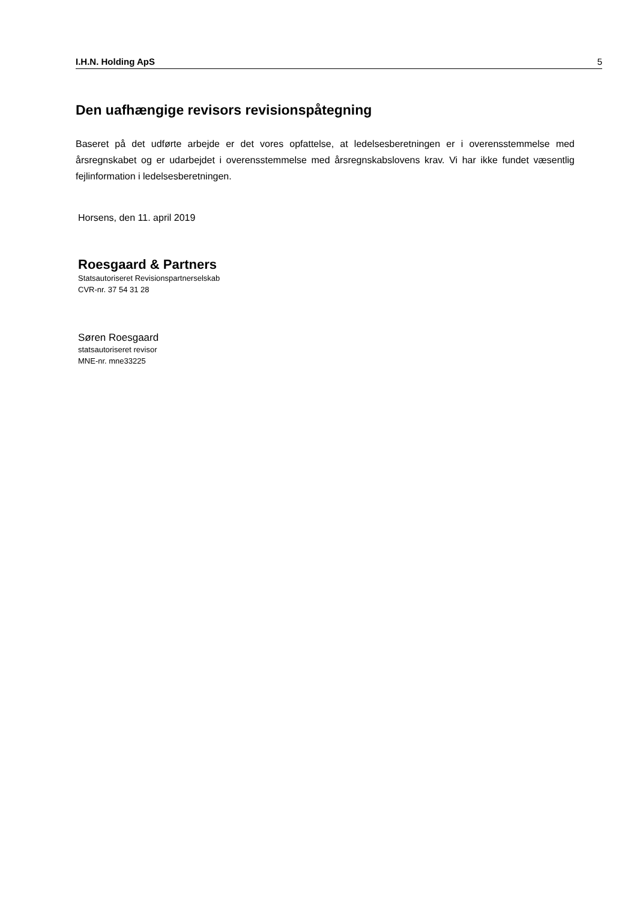I.H.N. Holding ApS 5
Den uafhængige revisors revisionspåtegning
Baseret på det udførte arbejde er det vores opfattelse, at ledelsesberetningen er i overensstemmelse med årsregnskabet og er udarbejdet i overensstemmelse med årsregnskabslovens krav. Vi har ikke fundet væsentlig fejlinformation i ledelsesberetningen.
Horsens, den 11. april 2019
Roesgaard & Partners
Statsautoriseret Revisionspartnerselskab
CVR-nr. 37 54 31 28
Søren Roesgaard
statsautoriseret revisor
MNE-nr. mne33225